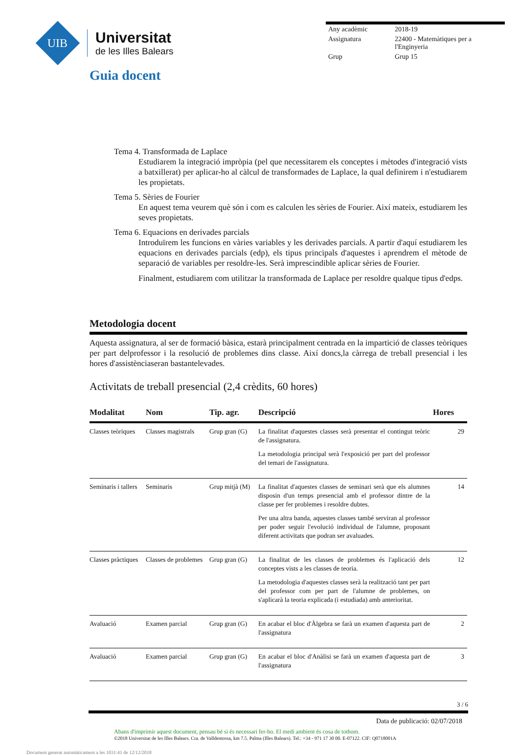UIB
Universitat
de les Illes Balears
| Any acadèmic | 2018-19 |
| Assignatura | 22400 - Matemàtiques per a l'Enginyeria |
| Grup | Grup 15 |
Guia docent
Tema 4. Transformada de Laplace
Estudiarem la integració impròpia (pel que necessitarem els conceptes i mètodes d'integració vists a batxillerat) per aplicar-ho al càlcul de transformades de Laplace, la qual definirem i n'estudiarem les propietats.
Tema 5. Sèries de Fourier
En aquest tema veurem què són i com es calculen les sèries de Fourier. Així mateix, estudiarem les seves propietats.
Tema 6. Equacions en derivades parcials
Introduïrem les funcions en vàries variables y les derivades parcials. A partir d'aquí estudiarem les equacions en derivades parcials (edp), els tipus principals d'aquestes i aprendrem el mètode de separació de variables per resoldre-les. Serà imprescindible aplicar sèries de Fourier.
Finalment, estudiarem com utilitzar la transformada de Laplace per resoldre qualque tipus d'edps.
Metodologia docent
Aquesta assignatura, al ser de formació bàsica, estarà principalment centrada en la impartició de classes teòriques per part delprofessor i la resolució de problemes dins classe. Així doncs,la càrrega de treball presencial i les hores d'assistènciaseran bastantelevades.
Activitats de treball presencial (2,4 crèdits, 60 hores)
| Modalitat | Nom | Tip. agr. | Descripció | Hores |
| --- | --- | --- | --- | --- |
| Classes teòriques | Classes magistrals | Grup gran (G) | La finalitat d'aquestes classes serà presentar el contingut teòric de l'assignatura. La metodologia principal serà l'exposició per part del professor del temari de l'assignatura. | 29 |
| Seminaris i tallers | Seminaris | Grup mitjà (M) | La finalitat d'aquestes classes de seminari serà que els alumnes disposin d'un temps presencial amb el professor dintre de la classe per fer problemes i resoldre dubtes. Per una altra banda, aquestes classes també serviran al professor per poder seguir l'evolució individual de l'alumne, proposant diferent activitats que podran ser avaluades. | 14 |
| Classes pràctiques | Classes de problemes | Grup gran (G) | La finalitat de les classes de problemes és l'aplicació dels conceptes vists a les classes de teoria. La metodologia d'aquestes classes serà la realització tant per part del professor com per part de l'alumne de problemes, on s'aplicarà la teoria explicada (i estudiada) amb anterioritat. | 12 |
| Avaluació | Examen parcial | Grup gran (G) | En acabar el bloc d'Àlgebra se farà un examen d'aquesta part de l'assignatura | 2 |
| Avaluació | Examen parcial | Grup gran (G) | En acabar el bloc d'Anàlisi se farà un examen d'aquesta part de l'assignatura | 3 |
3 / 6
Data de publicació: 02/07/2018
Abans d'imprimir aquest document, pensau bé si és necessari fer-ho. El medi ambient és cosa de tothom.
©2018 Universitat de les Illes Balears. Cra. de Valldemossa, km 7.5. Palma (Illes Balears). Tel.: +34 - 971 17 30 00. E-07122. CIF: Q0718001A
Document generat automàticament a les 1031:41 de 12/12/2018